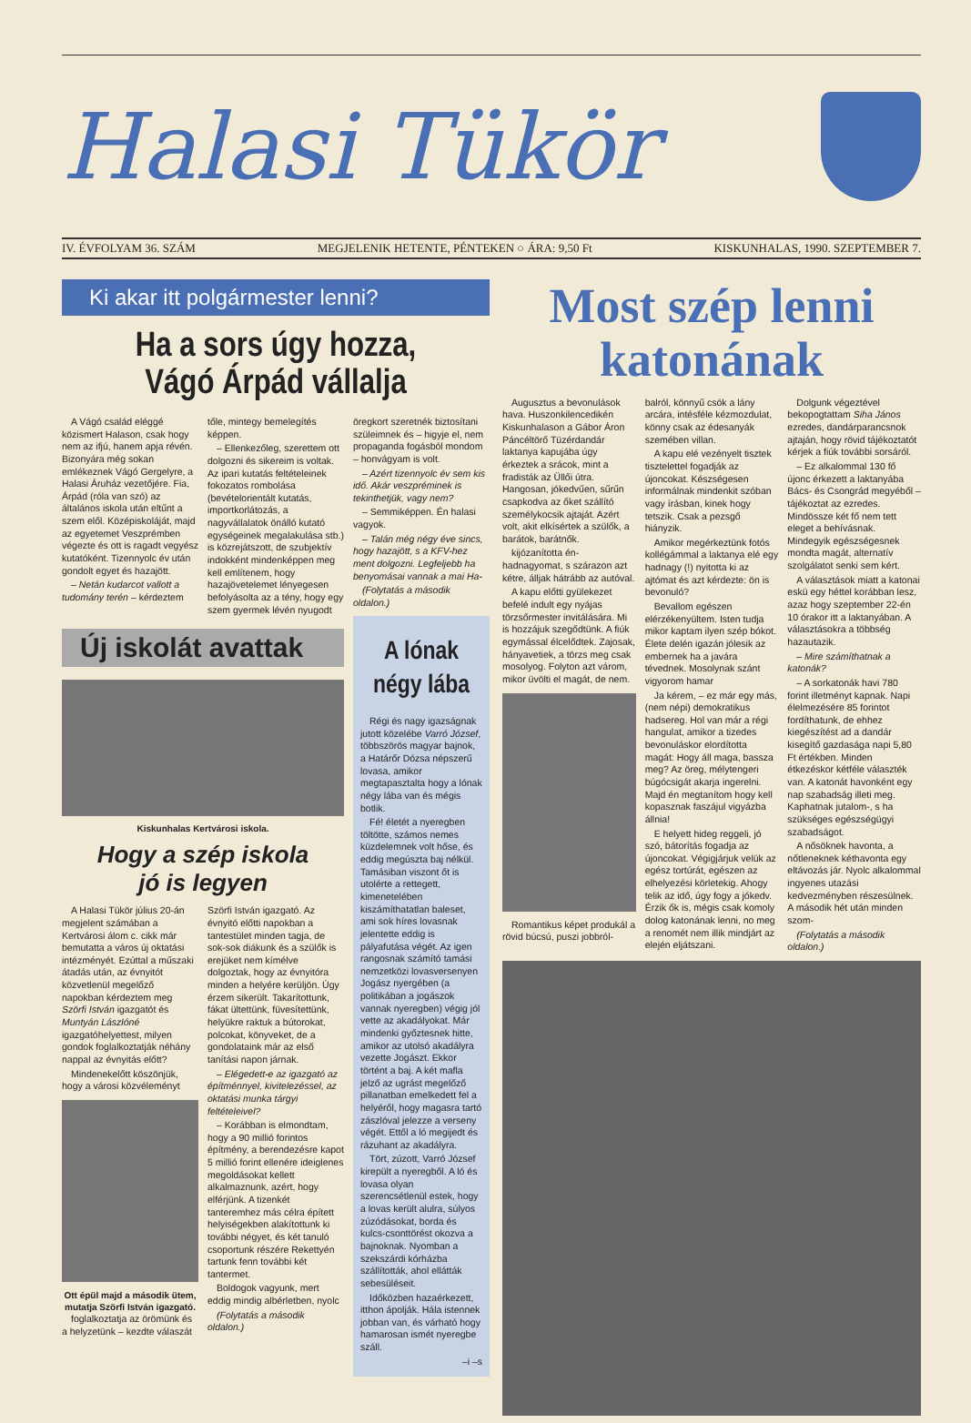Halasi Tükör
IV. ÉVFOLYAM 36. SZÁM MEGJELENIK HETENTE, PÉNTEKEN ○ ÁRA: 9,50 Ft KISKUNHALAS, 1990. SZEPTEMBER 7.
Ki akar itt polgármester lenni?
Ha a sors úgy hozza,
Vágó Árpád vállalja
A Vágó család eléggé közismert Halason, csak hogy nem az ifjú, hanem apja révén. Bizonyára még sokan emlékeznek Vágó Gergelyre, a Halasi Áruház vezetőjére. Fia, Árpád (róla van szó) az általános iskola után eltűnt a szem elől. Középiskoláját, majd az egyetemet Veszprémben végezte és ott is ragadt vegyész kutatóként. Tizennyolc év után gondolt egyet és hazajött.
– Netán kudarcot vallott a tudomány terén – kérdeztem tőle, mintegy bemelegítés képpen.
– Ellenkezőleg, szerettem ott dolgozni és sikereim is voltak. Az ipari kutatás feltételeinek fokozatos rombolása (bevételorientált kutatás, importkorlátozás, a nagyvállalatok önálló kutató egységeinek megalakulása stb.) is közrejátszott, de szubjektív indokként mindenképpen meg kell említenem, hogy hazajövetelemet lényegesen befolyásolta az a tény, hogy egy szem gyermek lévén nyugodt öregkort szeretnék biztosítani szüleimnek és – higyje el, nem propaganda fogásból mondom – honvágyam is volt.
– Azért tizennyolc év sem kis idő. Akár veszpréminek is tekinthetjük, vagy nem?
– Semmiképpen. Én halasi vagyok.
– Talán még négy éve sincs, hogy hazajött, s a KFV-hez ment dolgozni. Legfeljebb ha benyomásai vannak a mai Ha-
(Folytatás a második oldalon.)
Új iskolát avattak
Kiskunhalas Kertvárosi iskola.
Hogy a szép iskola
jó is legyen
A Halasi Tükör július 20-án megjelent számában a Kertvárosi álom c. cikk már bemutatta a város új oktatási intézményét. Ezúttal a műszaki átadás után, az évnyitót közvetlenül megelőző napokban kérdeztem meg Szörfi István igazgatót és Muntyán Lászlóné igazgatóhelyettest, milyen gondok foglalkoztatják néhány nappal az évnyitás előtt?
Mindenekelőtt köszönjük, hogy a városi közvéleményt
Ott épül majd a második ütem, mutatja Szörfi István igazgató.
foglalkoztatja az örömünk és a helyzetünk – kezdte válaszát Szörfi István igazgató. Az évnyitó előtti napokban a tantestület minden tagja, de sok-sok diákunk és a szülők is erejüket nem kímélve dolgoztak, hogy az évnyitóra minden a helyére kerüljön. Úgy érzem sikerült. Takarítottunk, fákat ültettünk, füvesítettünk, helyükre raktuk a bútorokat, polcokat, könyveket, de a gondolataink már az első tanítási napon járnak.
– Elégedett-e az igazgató az építménnyel, kivitelezéssel, az oktatási munka tárgyi feltételeivel?
– Korábban is elmondtam, hogy a 90 millió forintos építmény, a berendezésre kapot 5 millió forint ellenére ideiglenes megoldásokat kellett alkalmaznunk, azért, hogy elférjünk. A tizenkét tanteremhez más célra épített helyiségekben alakítottunk ki további négyet, és két tanuló csoportunk részére Rekettyén tartunk fenn további két tantermet.
Boldogok vagyunk, mert eddig mindig albérletben, nyolc
(Folytatás a második oldalon.)
A lónak
négy lába
Régi és nagy igazságnak jutott közelébe Varró József, többszörös magyar bajnok, a Határőr Dózsa népszerű lovasa, amikor megtapasztalta hogy a lónak négy lába van és mégis botlik.
Fé! életét a nyeregben töltötte, számos nemes küzdelemnek volt hőse, és eddig megúszta baj nélkül. Tamásiban viszont őt is utolérte a rettegett, kimenetelében kiszámíthatatlan baleset, ami sok híres lovasnak jelentette eddig is pályafutása végét. Az igen rangosnak számító tamási nemzetközi lovasversenyen Jogász nyergében (a politikában a jogászok vannak nyeregben) végig jól vette az akadályokat. Már mindenki győztesnek hitte, amikor az utolsó akadályra vezette Jogászt. Ekkor történt a baj. A két mafla jelző az ugrást megelőző pillanatban emelkedett fel a helyéről, hogy magasra tartó zászlóval jelezze a verseny végét. Ettől a ló megijedt és rázuhant az akadályra.
Tört, zúzott, Varró József kirepült a nyeregből. A ló és lovasa olyan szerencsétlenül estek, hogy a lovas került alulra, súlyos zúzódásokat, borda és kulcs-csonttörést okozva a bajnoknak. Nyomban a szekszárdi kórházba szállították, ahol ellátták sebesüléseit.
Időközben hazaérkezett, itthon ápolják. Hála istennek jobban van, és várható hogy hamarosan ismét nyeregbe száll.
–i –s
Most szép lenni
katonának
Augusztus a bevonulások hava. Huszonkilencedikén Kiskunhalason a Gábor Áron Páncéltörő Tüzérdandár laktanya kapujába úgy érkeztek a srácok, mint a fradisták az Üllői útra. Hangosan, jókedvűen, sűrűn csapkodva az őket szállító személykocsik ajtaját. Azért volt, akit elkísértek a szülők, a barátok, barátnők.
kijózanította én-hadnagyomat, s szárazon azt kétre, álljak hátrább az autóval.
A kapu előtti gyülekezet befelé indult egy nyájas törzsőrmester invitálására. Mi is hozzájuk szegődtünk. A fiúk egymással élcelődtek. Zajosak, hányavetiek, a törzs meg csak mosolyog. Folyton azt várom, mikor üvölti el magát, de nem.
Romantikus képet produkál a rövid búcsú, puszi jobbról-balról, könnyű csók a lány arcára, intésféle kézmozdulat, könny csak az édesanyák szemében villan.
A kapu elé vezényelt tisztek tisztelettel fogadják az újoncokat. Készségesen informálnak mindenkit szóban vagy írásban, kinek hogy tetszik. Csak a pezsgő hiányzik.
Amikor megérkeztünk fotós kollégámmal a laktanya elé egy hadnagy (!) nyitotta ki az ajtómat és azt kérdezte: ön is bevonuló?
Bevallom egészen elérzékenyültem. Isten tudja mikor kaptam ilyen szép bókot. Élete delén igazán jólesik az embernek ha a javára tévednek. Mosolynak szánt vigyorom hamar
Ja kérem, – ez már egy más, (nem népi) demokratikus hadsereg. Hol van már a régi hangulat, amikor a tizedes bevonuláskor elordította magát: Hogy áll maga, bassza meg? Az öreg, mélytengeri búgócsigát akarja ingerelni. Majd én megtanítom hogy kell kopasznak faszájul vigyázba állnia!
E helyett hideg reggeli, jó szó, bátorítás fogadja az újoncokat. Végigjárjuk velük az egész tortúrát, egészen az elhelyezési körletekig. Ahogy telik az idő, úgy fogy a jókedv. Érzik ők is, mégis csak komoly dolog katonának lenni, no meg a renomét nem illik mindjárt az elején eljátszani.
Dolgunk végeztével bekopogtattam Siha János ezredes, dandárparancsnok ajtaján, hogy rövid tájékoztatót kérjek a fiúk további sorsáról.
– Ez alkalommal 130 fő újonc érkezett a laktanyába Bács- és Csongrád megyéből – tájékoztat az ezredes. Mindössze két fő nem tett eleget a behívásnak. Mindegyik egészségesnek mondta magát, alternatív szolgálatot senki sem kért.
A választások miatt a katonai eskü egy héttel korábban lesz, azaz hogy szeptember 22-én 10 órakor itt a laktanyában. A választásokra a többség hazautazik.
– Mire számíthatnak a katonák?
– A sorkatonák havi 780 forint illetményt kapnak. Napi élelmezésére 85 forintot fordíthatunk, de ehhez kiegészítést ad a dandár kisegítő gazdasága napi 5,80 Ft értékben. Minden étkezéskor kétféle választék van. A katonát havonként egy nap szabadság illeti meg. Kaphatnak jutalom-, s ha szükséges egészségügyi szabadságot.
A nősöknek havonta, a nőtleneknek kéthavonta egy eltávozás jár. Nyolc alkalommal ingyenes utazási kedvezményben részesülnek. A második hét után minden szom-
(Folytatás a második oldalon.)